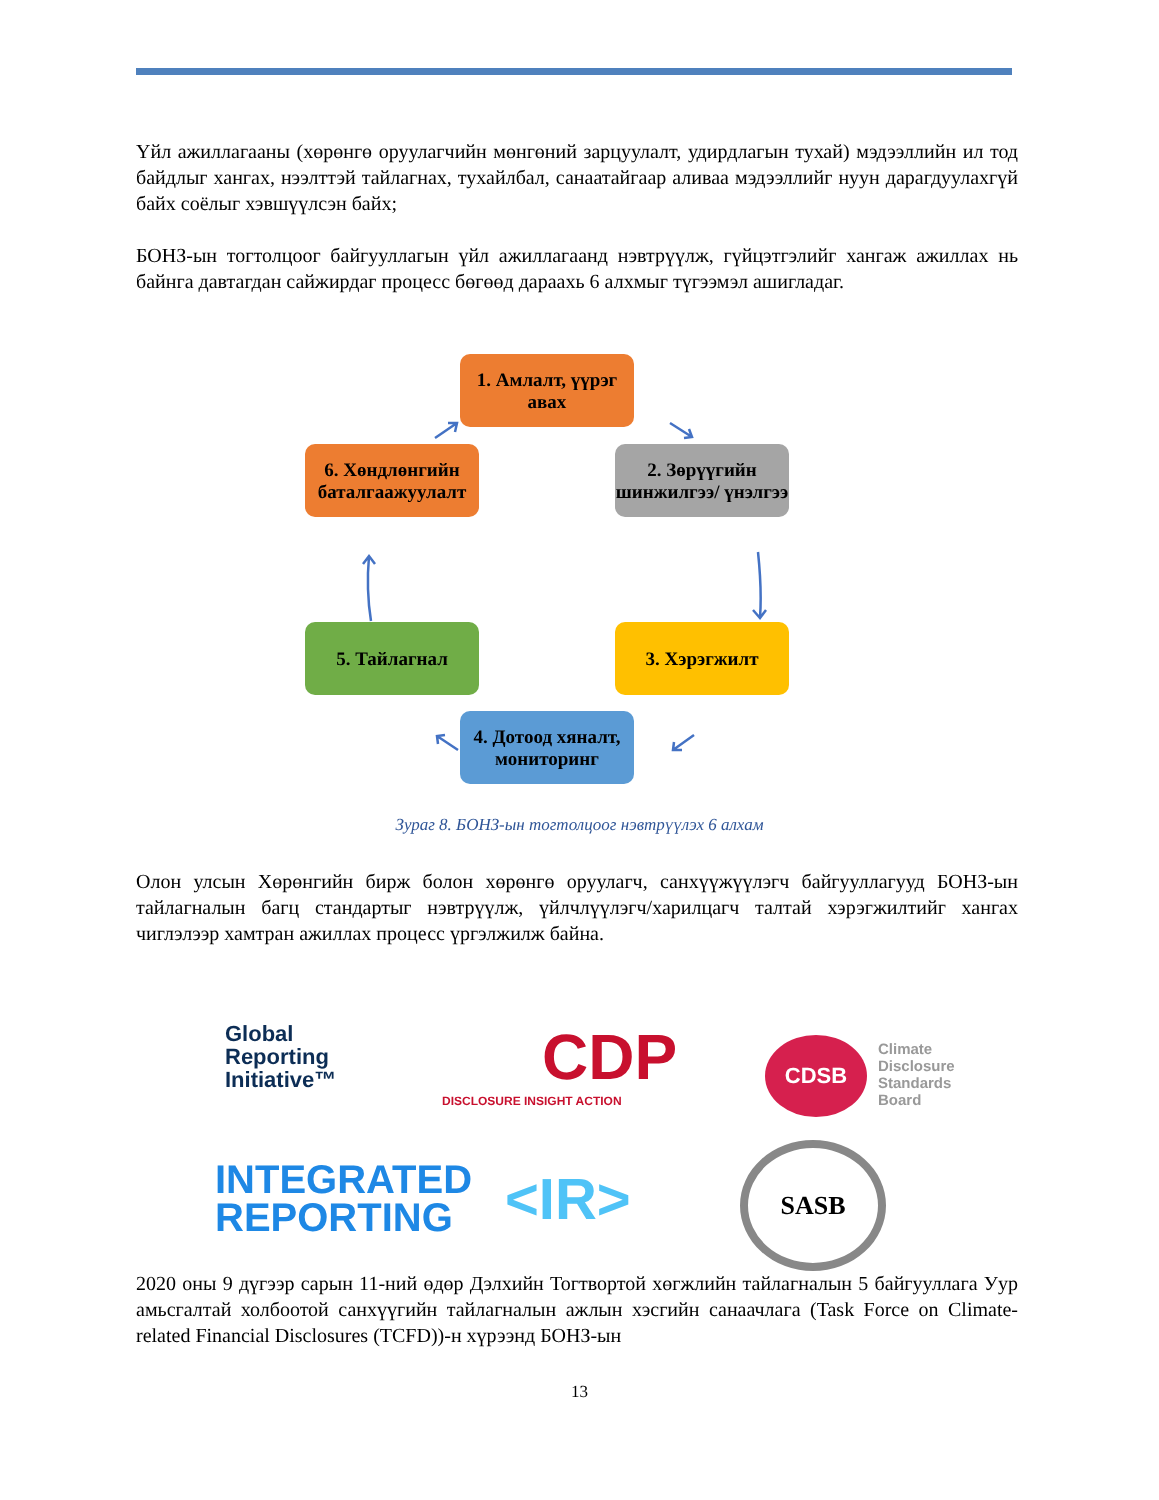Үйл ажиллагааны (хөрөнгө оруулагчийн мөнгөний зарцуулалт, удирдлагын тухай) мэдээллийн ил тод байдлыг хангах, нээлттэй тайлагнах, тухайлбал, санаатайгаар аливаа мэдээллийг нуун дарагдуулахгүй байх соёлыг хэвшүүлсэн байх;
БОНЗ-ын тогтолцоог байгууллагын үйл ажиллагаанд нэвтрүүлж, гүйцэтгэлийг хангаж ажиллах нь байнга давтагдан сайжирдаг процесс бөгөөд дараахь 6 алхмыг түгээмэл ашигладаг.
1. Амлалт, үүрэг авах
2. Зөрүүгийн шинжилгээ/ үнэлгээ
3. Хэрэгжилт
4. Дотоод хяналт, мониторинг
5. Тайлагнал
6. Хөндлөнгийн баталгаажуулалт
Зураг 8. БОНЗ-ын тогтолцоог нэвтрүүлэх 6 алхам
Олон улсын Хөрөнгийн бирж болон хөрөнгө оруулагч, санхүүжүүлэгч байгууллагууд БОНЗ-ын тайлагналын багц стандартыг нэвтрүүлж, үйлчлүүлэгч/харилцагч талтай хэрэгжилтийг хангах чиглэлээр хамтран ажиллах процесс үргэлжилж байна.
Global
Reporting
Initiative™
CDP
DISCLOSURE INSIGHT ACTION
CDSB
Climate
Disclosure
Standards
Board
INTEGRATED
REPORTING
<IR>
SASB
2020 оны 9 дүгээр сарын 11-ний өдөр Дэлхийн Тогтвортой хөгжлийн тайлагналын 5 байгууллага Уур амьсгалтай холбоотой санхүүгийн тайлагналын ажлын хэсгийн санаачлага (Task Force on Climate-related Financial Disclosures (TCFD))-н хүрээнд БОНЗ-ын
13